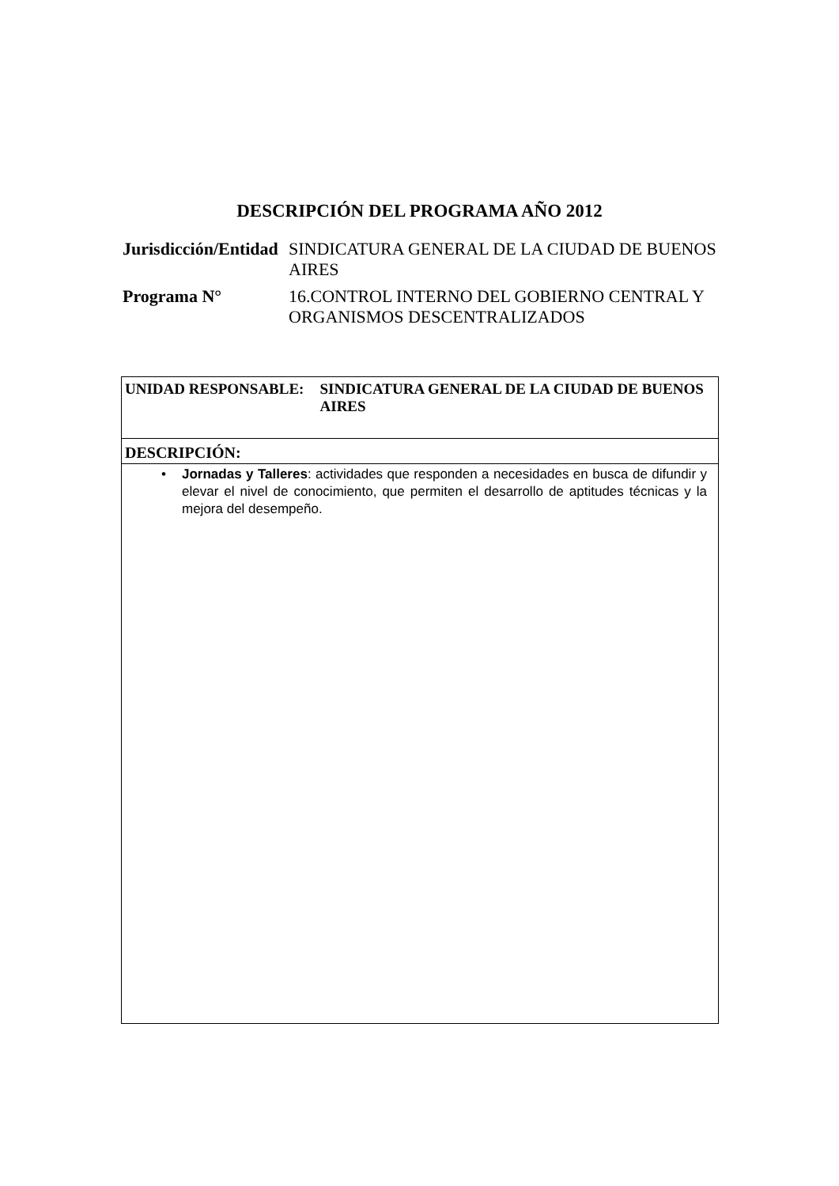DESCRIPCIÓN DEL PROGRAMA AÑO 2012
| Jurisdicción/Entidad | SINDICATURA GENERAL DE LA CIUDAD DE BUENOS AIRES |
| Programa N° | 16.CONTROL INTERNO DEL GOBIERNO CENTRAL Y ORGANISMOS DESCENTRALIZADOS |
UNIDAD RESPONSABLE: SINDICATURA GENERAL DE LA CIUDAD DE BUENOS AIRES
DESCRIPCIÓN:
• Jornadas y Talleres: actividades que responden a necesidades en busca de difundir y elevar el nivel de conocimiento, que permiten el desarrollo de aptitudes técnicas y la mejora del desempeño.